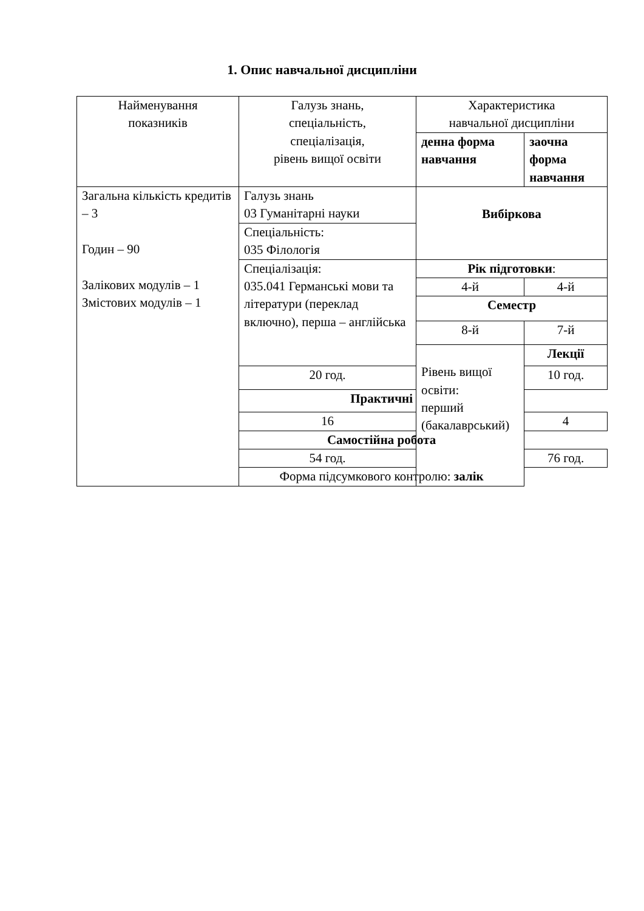1. Опис навчальної дисципліни
| Найменування показників | Галузь знань, спеціальність, спеціалізація, рівень вищої освіти | Характеристика навчальної дисципліни | |
| | | денна форма навчання | заочна форма навчання |
| Загальна кількість кредитів – 3 Годин – 90 Залікових модулів – 1 Змістових модулів – 1 | Галузь знань 03 Гуманітарні науки | Вибіркова | |
| | Спеціальність: 035 Філологія | | |
| | Спеціалізація: 035.041 Германські мови та літератури (переклад включно), перша – англійська | Рік підготовки : | |
| | | 4-й | 4-й |
| | | Семестр | |
| | | 8-й | 7-й |
| | | Рівень вищої освіти: перший (бакалаврський) | Лекції |
| | 20 год. | | 10 год. |
| | Практичні | | |
| | 16 | | 4 |
| | Самостійна робота | | |
| | 54 год. | | 76 год. |
| | Форма підсумкового контролю: залік | | |